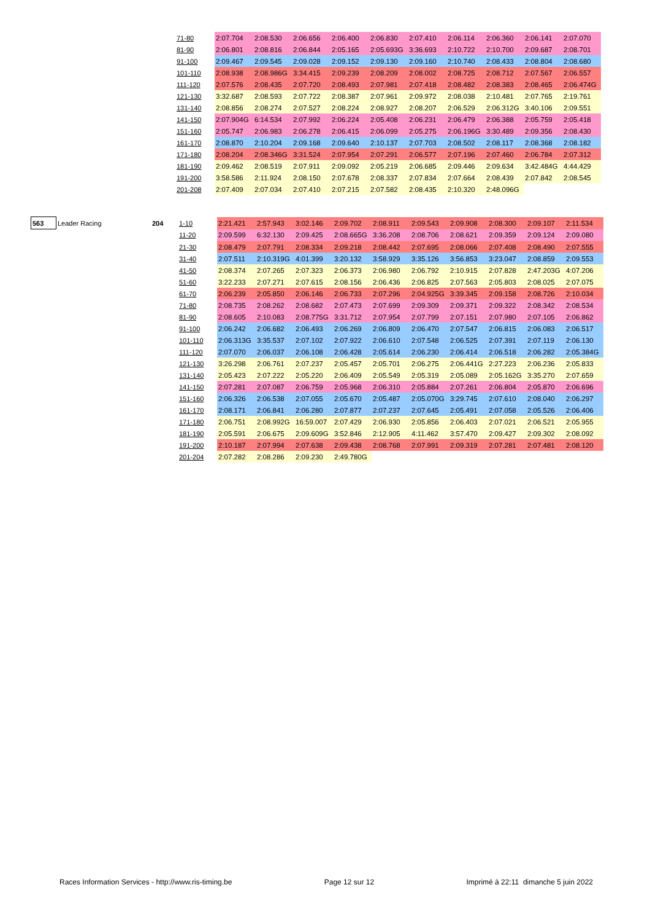| | 71-80 | 2:07.704 | 2:08.530 | 2:06.656 | 2:06.400 | 2:06.830 | 2:07.410 | 2:06.114 | 2:06.360 | 2:06.141 | 2:07.070 |
| | 81-90 | 2:06.801 | 2:08.816 | 2:06.844 | 2:05.165 | 2:05.693G | 3:36.693 | 2:10.722 | 2:10.700 | 2:09.687 | 2:08.701 |
| | 91-100 | 2:09.467 | 2:09.545 | 2:09.028 | 2:09.152 | 2:09.130 | 2:09.160 | 2:10.740 | 2:08.433 | 2:08.804 | 2:08.680 |
| | 101-110 | 2:08.938 | 2:08.986G | 3:34.415 | 2:09.239 | 2:08.209 | 2:08.002 | 2:08.725 | 2:08.712 | 2:07.567 | 2:06.557 |
| | 111-120 | 2:07.576 | 2:08.435 | 2:07.720 | 2:08.493 | 2:07.981 | 2:07.418 | 2:08.482 | 2:08.383 | 2:08.465 | 2:06.474G |
| | 121-130 | 3:32.687 | 2:08.593 | 2:07.722 | 2:08.387 | 2:07.961 | 2:09.972 | 2:08.038 | 2:10.481 | 2:07.765 | 2:19.761 |
| | 131-140 | 2:08.856 | 2:08.274 | 2:07.527 | 2:08.224 | 2:08.927 | 2:08.207 | 2:06.529 | 2:06.312G | 3:40.106 | 2:09.551 |
| | 141-150 | 2:07.904G | 6:14.534 | 2:07.992 | 2:06.224 | 2:05.408 | 2:06.231 | 2:06.479 | 2:06.388 | 2:05.759 | 2:05.418 |
| | 151-160 | 2:05.747 | 2:06.983 | 2:06.278 | 2:06.415 | 2:06.099 | 2:05.275 | 2:06.196G | 3:30.489 | 2:09.356 | 2:08.430 |
| | 161-170 | 2:08.870 | 2:10.204 | 2:09.168 | 2:09.640 | 2:10.137 | 2:07.703 | 2:08.502 | 2:08.117 | 2:08.368 | 2:08.182 |
| | 171-180 | 2:08.204 | 2:08.346G | 3:31.524 | 2:07.954 | 2:07.291 | 2:06.577 | 2:07.196 | 2:07.460 | 2:06.784 | 2:07.312 |
| | 181-190 | 2:09.462 | 2:08.519 | 2:07.911 | 2:09.092 | 2:05.219 | 2:06.685 | 2:09.446 | 2:09.634 | 3:42.484G | 4:44.429 |
| | 191-200 | 3:58.586 | 2:11.924 | 2:08.150 | 2:07.678 | 2:08.337 | 2:07.834 | 2:07.664 | 2:08.439 | 2:07.842 | 2:08.545 |
| | 201-208 | 2:07.409 | 2:07.034 | 2:07.410 | 2:07.215 | 2:07.582 | 2:08.435 | 2:10.320 | 2:48.096G | | |
| 563 | Leader Racing | 204 | 1-10 | 2:21.421 | 2:57.943 | 3:02.146 | 2:09.702 | 2:08.911 | 2:09.543 | 2:09.908 | 2:08.300 | 2:09.107 | 2:11.534 |
| | | | 11-20 | 2:09.599 | 6:32.130 | 2:09.425 | 2:08.665G | 3:36.208 | 2:08.706 | 2:08.621 | 2:09.359 | 2:09.124 | 2:09.080 |
| | | | 21-30 | 2:08.479 | 2:07.791 | 2:08.334 | 2:09.218 | 2:08.442 | 2:07.695 | 2:08.066 | 2:07.408 | 2:08.490 | 2:07.555 |
| | | | 31-40 | 2:07.511 | 2:10.319G | 4:01.399 | 3:20.132 | 3:58.929 | 3:35.126 | 3:56.853 | 3:23.047 | 2:08.859 | 2:09.553 |
| | | | 41-50 | 2:08.374 | 2:07.265 | 2:07.323 | 2:06.373 | 2:06.980 | 2:06.792 | 2:10.915 | 2:07.828 | 2:47.203G | 4:07.206 |
| | | | 51-60 | 3:22.233 | 2:07.271 | 2:07.615 | 2:08.156 | 2:06.436 | 2:06.825 | 2:07.563 | 2:05.803 | 2:08.025 | 2:07.075 |
| | | | 61-70 | 2:06.239 | 2:05.850 | 2:06.146 | 2:06.733 | 2:07.296 | 2:04.925G | 3:39.345 | 2:09.158 | 2:08.726 | 2:10.034 |
| | | | 71-80 | 2:08.735 | 2:08.262 | 2:08.682 | 2:07.473 | 2:07.699 | 2:09.309 | 2:09.371 | 2:09.322 | 2:08.342 | 2:08.534 |
| | | | 81-90 | 2:08.605 | 2:10.083 | 2:08.775G | 3:31.712 | 2:07.954 | 2:07.799 | 2:07.151 | 2:07.980 | 2:07.105 | 2:06.862 |
| | | | 91-100 | 2:06.242 | 2:06.682 | 2:06.493 | 2:06.269 | 2:06.809 | 2:06.470 | 2:07.547 | 2:06.815 | 2:06.083 | 2:06.517 |
| | | | 101-110 | 2:06.313G | 3:35.537 | 2:07.102 | 2:07.922 | 2:06.610 | 2:07.548 | 2:06.525 | 2:07.391 | 2:07.119 | 2:06.130 |
| | | | 111-120 | 2:07.070 | 2:06.037 | 2:06.108 | 2:06.428 | 2:05.614 | 2:06.230 | 2:06.414 | 2:06.518 | 2:06.282 | 2:05.384G |
| | | | 121-130 | 3:26.298 | 2:06.761 | 2:07.237 | 2:05.457 | 2:05.701 | 2:06.275 | 2:06.441G | 2:27.223 | 2:06.236 | 2:05.833 |
| | | | 131-140 | 2:05.423 | 2:07.222 | 2:05.220 | 2:06.409 | 2:05.549 | 2:05.319 | 2:05.089 | 2:05.162G | 3:35.270 | 2:07.659 |
| | | | 141-150 | 2:07.281 | 2:07.087 | 2:06.759 | 2:05.968 | 2:06.310 | 2:05.884 | 2:07.261 | 2:06.804 | 2:05.870 | 2:06.696 |
| | | | 151-160 | 2:06.326 | 2:06.538 | 2:07.055 | 2:05.670 | 2:05.487 | 2:05.070G | 3:29.745 | 2:07.610 | 2:08.040 | 2:06.297 |
| | | | 161-170 | 2:08.171 | 2:06.841 | 2:06.280 | 2:07.877 | 2:07.237 | 2:07.645 | 2:05.491 | 2:07.058 | 2:05.526 | 2:06.406 |
| | | | 171-180 | 2:06.751 | 2:08.992G | 16:59.007 | 2:07.429 | 2:06.930 | 2:05.856 | 2:06.403 | 2:07.021 | 2:06.521 | 2:05.955 |
| | | | 181-190 | 2:05.591 | 2:06.675 | 2:09.609G | 3:52.846 | 2:12.905 | 4:11.462 | 3:57.470 | 2:09.427 | 2:09.302 | 2:08.092 |
| | | | 191-200 | 2:10.187 | 2:07.994 | 2:07.638 | 2:09.438 | 2:08.768 | 2:07.991 | 2:09.319 | 2:07.281 | 2:07.481 | 2:08.120 |
| | | | 201-204 | 2:07.282 | 2:08.286 | 2:09.230 | 2:49.780G | | | | | | |
Races Information Services - http://www.ris-timing.be Page 12 sur 12 Imprimé à 22:11 dimanche 5 juin 2022